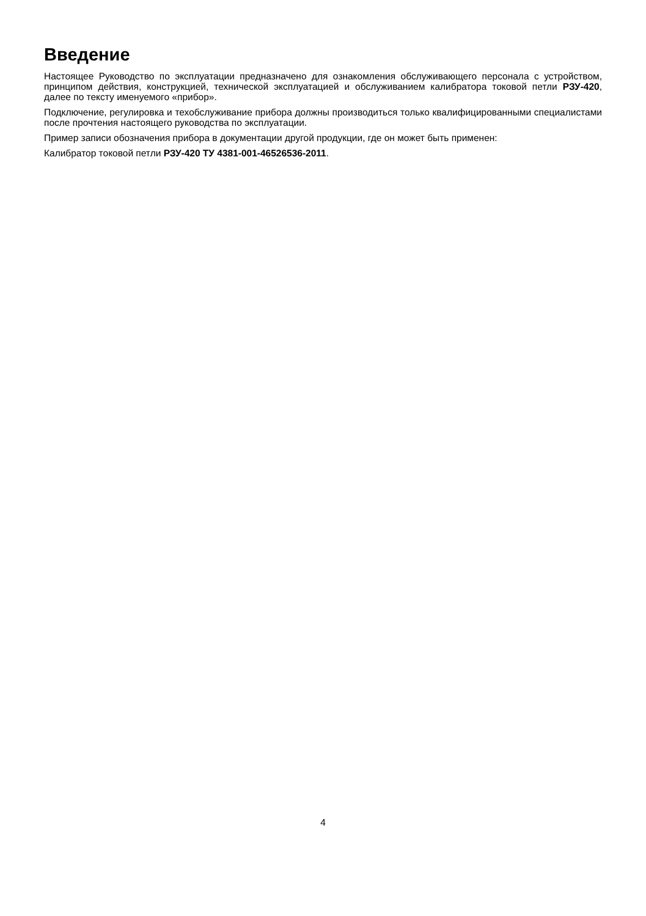Введение
Настоящее Руководство по эксплуатации предназначено для ознакомления обслуживающего персонала с устройством, принципом действия, конструкцией, технической эксплуатацией и обслуживанием калибратора токовой петли РЗУ-420, далее по тексту именуемого «прибор».
Подключение, регулировка и техобслуживание прибора должны производиться только квалифицированными специалистами после прочтения настоящего руководства по эксплуатации.
Пример записи обозначения прибора в документации другой продукции, где он может быть применен:
Калибратор токовой петли РЗУ-420 ТУ 4381-001-46526536-2011.
4